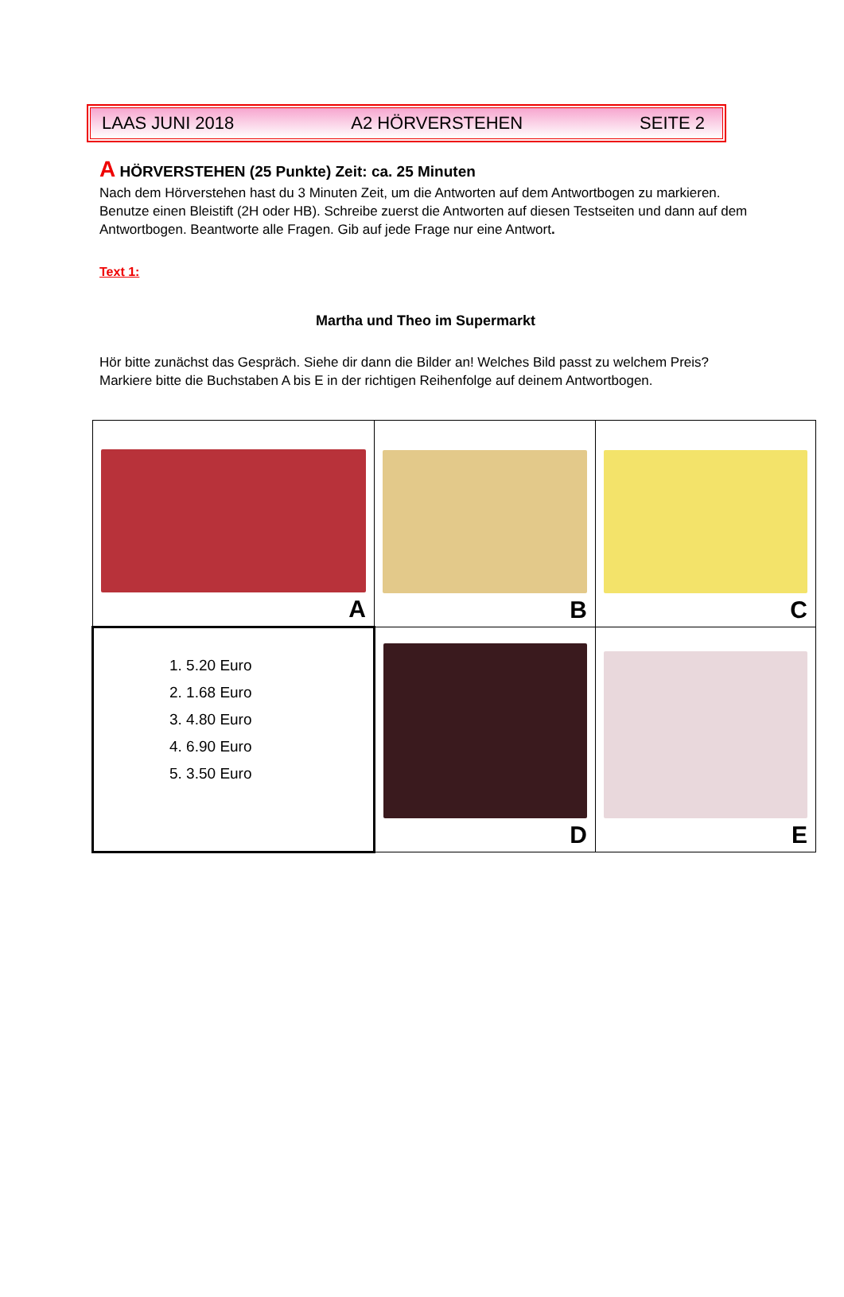LAAS JUNI 2018 A2 HÖRVERSTEHEN SEITE 2
A HÖRVERSTEHEN (25 Punkte) Zeit: ca. 25 Minuten
Nach dem Hörverstehen hast du 3 Minuten Zeit, um die Antworten auf dem Antwortbogen zu markieren. Benutze einen Bleistift (2H oder HB). Schreibe zuerst die Antworten auf diesen Testseiten und dann auf dem Antwortbogen. Beantworte alle Fragen. Gib auf jede Frage nur eine Antwort.
Text 1:
Martha und Theo im Supermarkt
Hör bitte zunächst das Gespräch. Siehe dir dann die Bilder an! Welches Bild passt zu welchem Preis? Markiere bitte die Buchstaben A bis E in der richtigen Reihenfolge auf deinem Antwortbogen.
| A | B | C |
| 1. 5.20 Euro 2. 1.68 Euro 3. 4.80 Euro 4. 6.90 Euro 5. 3.50 Euro | D | E |